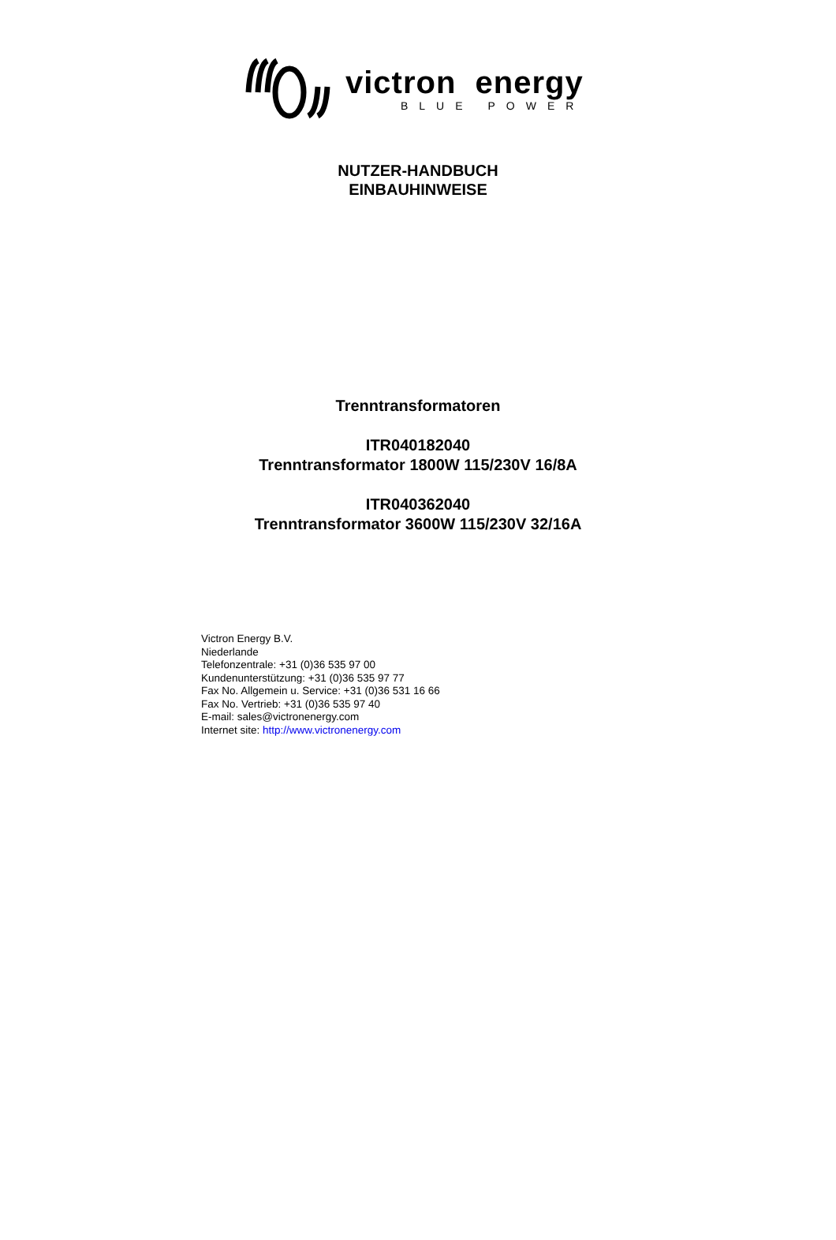victron energy
BLUE POWER
NUTZER-HANDBUCH
EINBAUHINWEISE
Trenntransformatoren
ITR040182040
Trenntransformator 1800W 115/230V 16/8A
ITR040362040
Trenntransformator 3600W 115/230V 32/16A
Victron Energy B.V.
Niederlande
Telefonzentrale: +31 (0)36 535 97 00
Kundenunterstützung: +31 (0)36 535 97 77
Fax No. Allgemein u. Service: +31 (0)36 531 16 66
Fax No. Vertrieb: +31 (0)36 535 97 40
E-mail: sales@victronenergy.com
Internet site: http://www.victronenergy.com